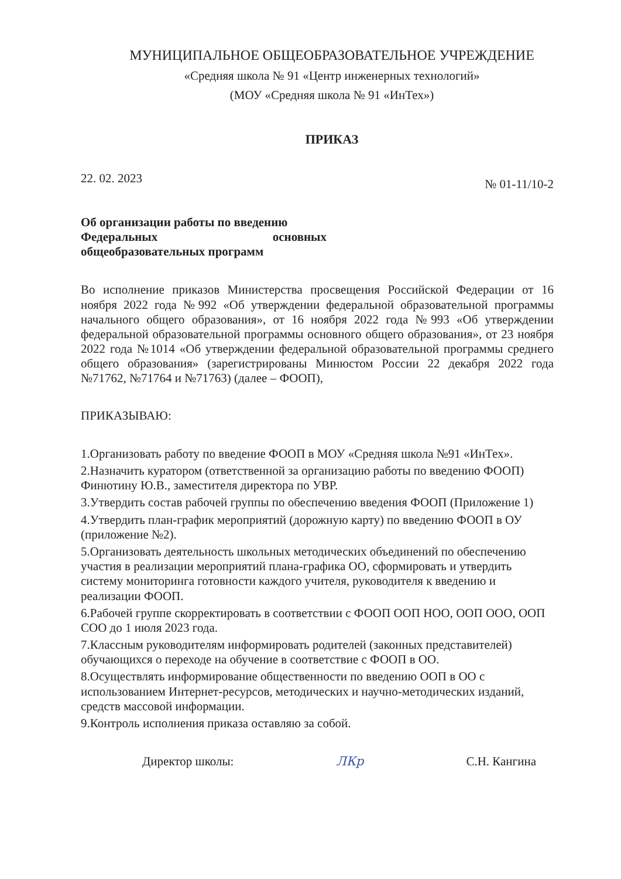МУНИЦИПАЛЬНОЕ ОБЩЕОБРАЗОВАТЕЛЬНОЕ УЧРЕЖДЕНИЕ
«Средняя школа № 91 «Центр инженерных технологий»
(МОУ «Средняя школа № 91 «ИнТех»)
ПРИКАЗ
22. 02. 2023 № 01-11/10-2
Об организации работы по введению
Федеральных основных
общеобразовательных программ
Во исполнение приказов Министерства просвещения Российской Федерации от 16 ноября 2022 года №992 «Об утверждении федеральной образовательной программы начального общего образования», от 16 ноября 2022 года №993 «Об утверждении федеральной образовательной программы основного общего образования», от 23 ноября 2022 года №1014 «Об утверждении федеральной образовательной программы среднего общего образования» (зарегистрированы Минюстом России 22 декабря 2022 года №71762, №71764 и №71763) (далее – ФООП),
ПРИКАЗЫВАЮ:
1.Организовать работу по введение ФООП в МОУ «Средняя школа №91 «ИнТех».
2.Назначить куратором (ответственной за организацию работы по введению ФООП) Финютину Ю.В., заместителя директора по УВР.
3.Утвердить состав рабочей группы по обеспечению введения ФООП (Приложение 1)
4.Утвердить план-график мероприятий (дорожную карту) по введению ФООП в ОУ (приложение №2).
5.Организовать деятельность школьных методических объединений по обеспечению участия в реализации мероприятий плана-графика ОО, сформировать и утвердить систему мониторинга готовности каждого учителя, руководителя к введению и реализации ФООП.
6.Рабочей группе скорректировать в соответствии с ФООП ООП НОО, ООП ООО, ООП СОО до 1 июля 2023 года.
7.Классным руководителям информировать родителей (законных представителей) обучающихся о переходе на обучение в соответствие с ФООП в ОО.
8.Осуществлять информирование общественности по введению ООП в ОО с использованием Интернет-ресурсов, методических и научно-методических изданий, средств массовой информации.
9.Контроль исполнения приказа оставляю за собой.
Директор школы: ЛКр С.Н. Кангина